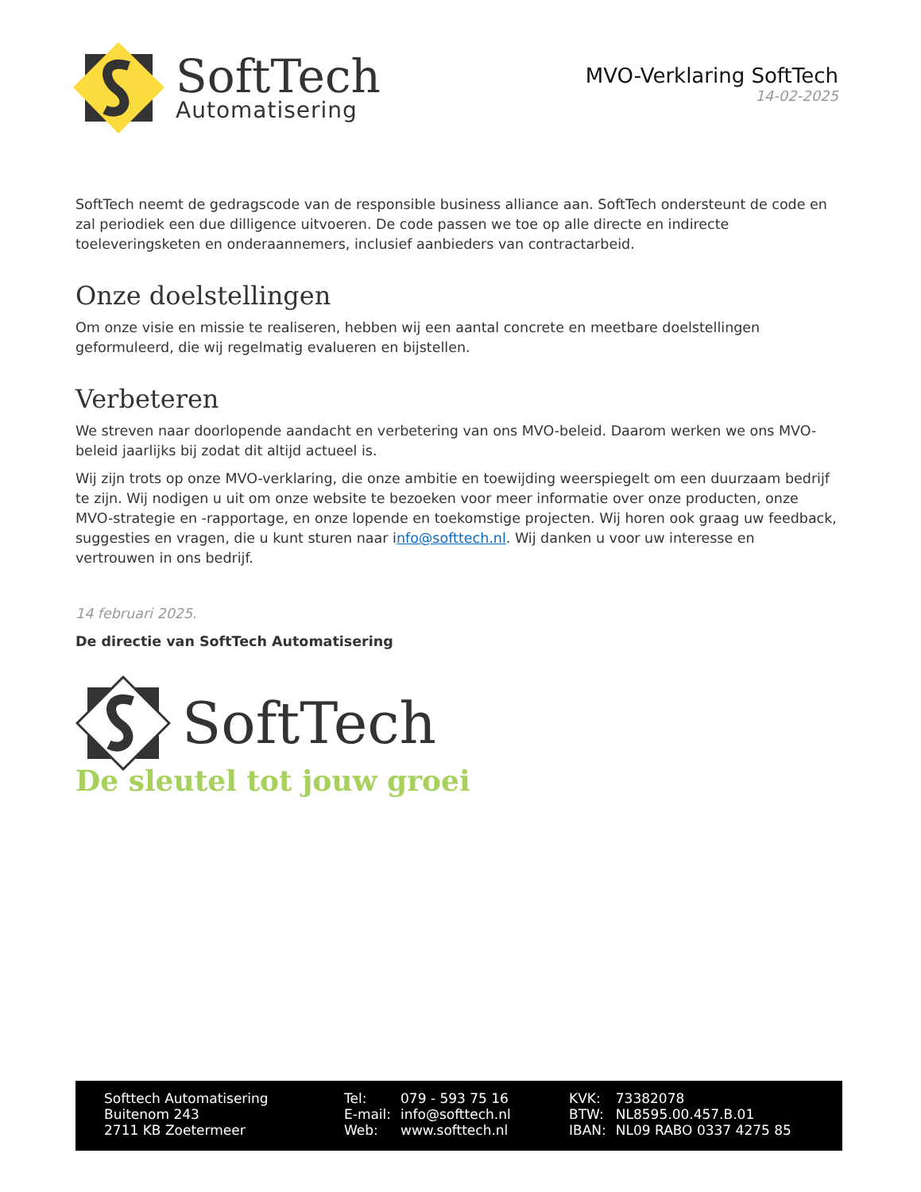SoftTech
Automatisering
MVO-Verklaring SoftTech
14-02-2025
SoftTech neemt de gedragscode van de responsible business alliance aan. SoftTech ondersteunt de code en zal periodiek een due dilligence uitvoeren. De code passen we toe op alle directe en indirecte toeleveringsketen en onderaannemers, inclusief aanbieders van contractarbeid.
Onze doelstellingen
Om onze visie en missie te realiseren, hebben wij een aantal concrete en meetbare doelstellingen geformuleerd, die wij regelmatig evalueren en bijstellen.
Verbeteren
We streven naar doorlopende aandacht en verbetering van ons MVO-beleid. Daarom werken we ons MVO-beleid jaarlijks bij zodat dit altijd actueel is.
Wij zijn trots op onze MVO-verklaring, die onze ambitie en toewijding weerspiegelt om een duurzaam bedrijf te zijn. Wij nodigen u uit om onze website te bezoeken voor meer informatie over onze producten, onze MVO-strategie en -rapportage, en onze lopende en toekomstige projecten. Wij horen ook graag uw feedback, suggesties en vragen, die u kunt sturen naar info@softtech.nl. Wij danken u voor uw interesse en vertrouwen in ons bedrijf.
14 februari 2025.
De directie van SoftTech Automatisering
SoftTech
De sleutel tot jouw groei
| Softtech Automatisering | Tel: | 079 - 593 75 16 | KVK: | 73382078 |
| Buitenom 243 | E-mail: | info@softtech.nl | BTW: | NL8595.00.457.B.01 |
| 2711 KB Zoetermeer | Web: | www.softtech.nl | IBAN: | NL09 RABO 0337 4275 85 |